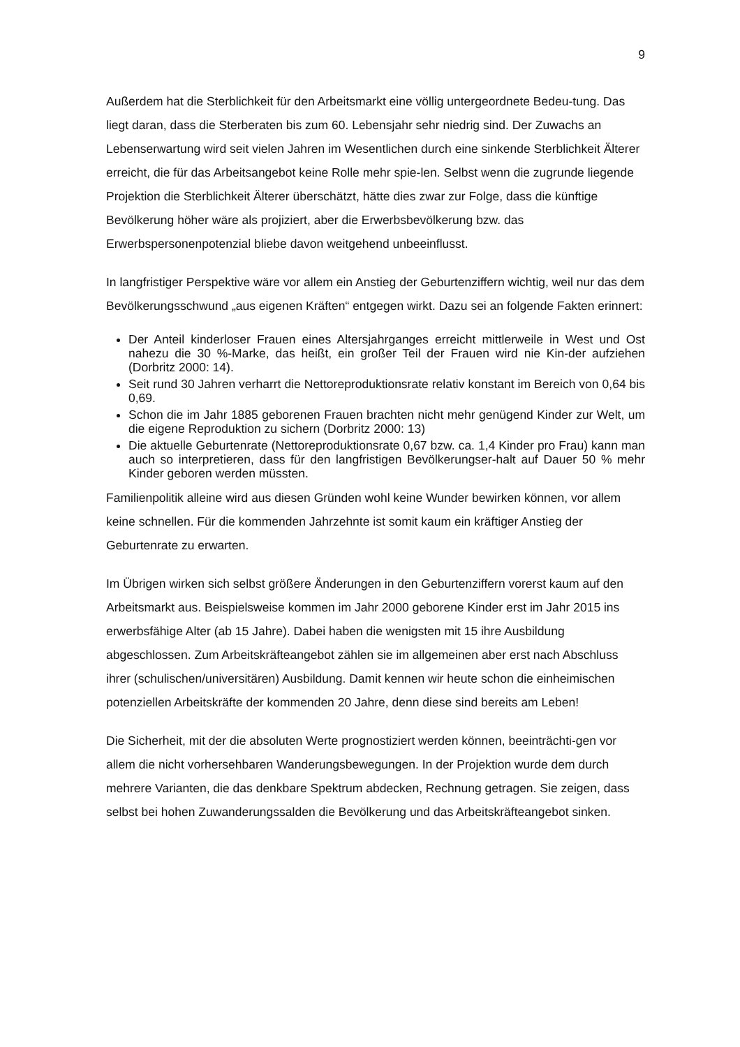9
Außerdem hat die Sterblichkeit für den Arbeitsmarkt eine völlig untergeordnete Bedeu-tung. Das liegt daran, dass die Sterberaten bis zum 60. Lebensjahr sehr niedrig sind. Der Zuwachs an Lebenserwartung wird seit vielen Jahren im Wesentlichen durch eine sinkende Sterblichkeit Älterer erreicht, die für das Arbeitsangebot keine Rolle mehr spie-len. Selbst wenn die zugrunde liegende Projektion die Sterblichkeit Älterer überschätzt, hätte dies zwar zur Folge, dass die künftige Bevölkerung höher wäre als projiziert, aber die Erwerbsbevölkerung bzw. das Erwerbspersonenpotenzial bliebe davon weitgehend unbeeinflusst.
In langfristiger Perspektive wäre vor allem ein Anstieg der Geburtenziffern wichtig, weil nur das dem Bevölkerungsschwund „aus eigenen Kräften“ entgegen wirkt. Dazu sei an folgende Fakten erinnert:
Der Anteil kinderloser Frauen eines Altersjahrganges erreicht mittlerweile in West und Ost nahezu die 30 %-Marke, das heißt, ein großer Teil der Frauen wird nie Kin-der aufziehen (Dorbritz 2000: 14).
Seit rund 30 Jahren verharrt die Nettoreproduktionsrate relativ konstant im Bereich von 0,64 bis 0,69.
Schon die im Jahr 1885 geborenen Frauen brachten nicht mehr genügend Kinder zur Welt, um die eigene Reproduktion zu sichern (Dorbritz 2000: 13)
Die aktuelle Geburtenrate (Nettoreproduktionsrate 0,67 bzw. ca. 1,4 Kinder pro Frau) kann man auch so interpretieren, dass für den langfristigen Bevölkerungser-halt auf Dauer 50 % mehr Kinder geboren werden müssten.
Familienpolitik alleine wird aus diesen Gründen wohl keine Wunder bewirken können, vor allem keine schnellen. Für die kommenden Jahrzehnte ist somit kaum ein kräftiger Anstieg der Geburtenrate zu erwarten.
Im Übrigen wirken sich selbst größere Änderungen in den Geburtenziffern vorerst kaum auf den Arbeitsmarkt aus. Beispielsweise kommen im Jahr 2000 geborene Kinder erst im Jahr 2015 ins erwerbsfähige Alter (ab 15 Jahre). Dabei haben die wenigsten mit 15 ihre Ausbildung abgeschlossen. Zum Arbeitskräfteangebot zählen sie im allgemeinen aber erst nach Abschluss ihrer (schulischen/universitären) Ausbildung. Damit kennen wir heute schon die einheimischen potenziellen Arbeitskräfte der kommenden 20 Jahre, denn diese sind bereits am Leben!
Die Sicherheit, mit der die absoluten Werte prognostiziert werden können, beeinträchti-gen vor allem die nicht vorhersehbaren Wanderungsbewegungen. In der Projektion wurde dem durch mehrere Varianten, die das denkbare Spektrum abdecken, Rechnung getragen. Sie zeigen, dass selbst bei hohen Zuwanderungssalden die Bevölkerung und das Arbeitskräfteangebot sinken.